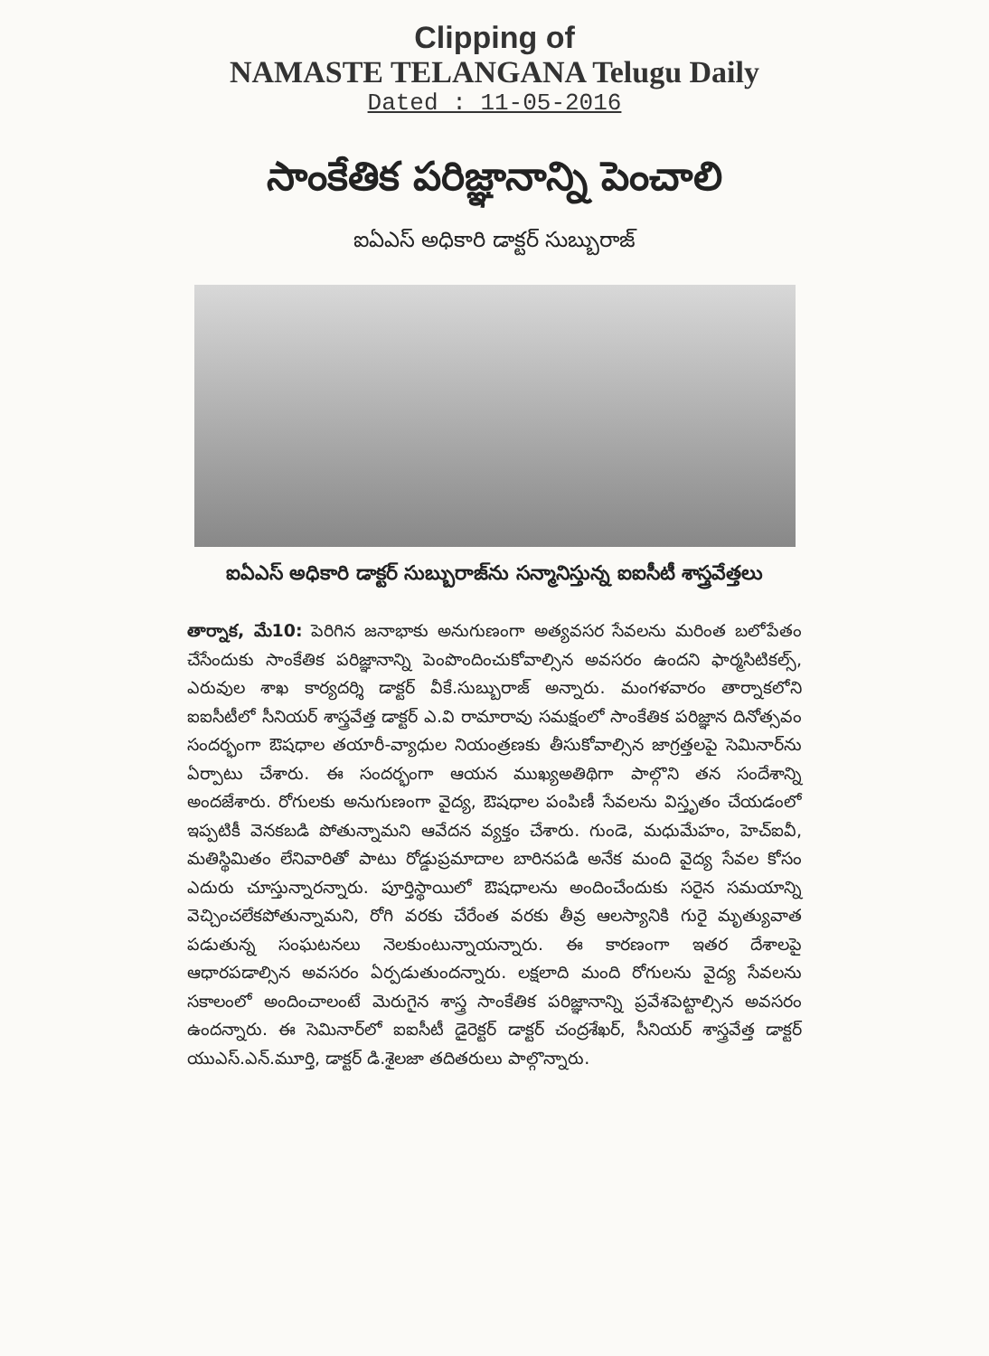Clipping of
NAMASTE TELANGANA Telugu Daily
Dated : 11-05-2016
సాంకేతిక పరిజ్ఞానాన్ని పెంచాలి
ఐఏఎస్ అధికారి డాక్టర్ సుబ్బురాజ్
ఐఏఎస్ అధికారి డాక్టర్ సుబ్బురాజ్‌ను సన్మానిస్తున్న ఐఐసీటీ శాస్త్రవేత్తలు
తార్నాక, మే10: పెరిగిన జనాభాకు అనుగుణంగా అత్యవసర సేవలను మరింత బలోపేతం చేసేందుకు సాంకేతిక పరిజ్ఞానాన్ని పెంపొందించుకోవాల్సిన అవసరం ఉందని ఫార్మసిటికల్స్, ఎరువుల శాఖ కార్యదర్శి డాక్టర్ వీకే.సుబ్బురాజ్ అన్నారు. మంగళవారం తార్నాకలోని ఐఐసీటీలో సీనియర్ శాస్త్రవేత్త డాక్టర్ ఎ.వి రామారావు సమక్షంలో సాంకేతిక పరిజ్ఞాన దినోత్సవం సందర్భంగా ఔషధాల తయారీ-వ్యాధుల నియంత్రణకు తీసుకోవాల్సిన జాగ్రత్తలపై సెమినార్‌ను ఏర్పాటు చేశారు. ఈ సందర్భంగా ఆయన ముఖ్యఅతిథిగా పాల్గొని తన సందేశాన్ని అందజేశారు. రోగులకు అనుగుణంగా వైద్య, ఔషధాల పంపిణీ సేవలను విస్తృతం చేయడంలో ఇప్పటికీ వెనకబడి పోతున్నామని ఆవేదన వ్యక్తం చేశారు. గుండె, మధుమేహం, హెచ్‌ఐవీ, మతిస్థిమితం లేనివారితో పాటు రోడ్డుప్రమాదాల బారినపడి అనేక మంది వైద్య సేవల కోసం ఎదురు చూస్తున్నారన్నారు. పూర్తిస్థాయిలో ఔషధాలను అందించేందుకు సరైన సమయాన్ని వెచ్చించలేకపోతున్నామని, రోగి వరకు చేరేంత వరకు తీవ్ర ఆలస్యానికి గురై మృత్యువాత పడుతున్న సంఘటనలు నెలకుంటున్నాయన్నారు. ఈ కారణంగా ఇతర దేశాలపై ఆధారపడాల్సిన అవసరం ఏర్పడుతుందన్నారు. లక్షలాది మంది రోగులను వైద్య సేవలను సకాలంలో అందించాలంటే మెరుగైన శాస్త్ర సాంకేతిక పరిజ్ఞానాన్ని ప్రవేశపెట్టాల్సిన అవసరం ఉందన్నారు. ఈ సెమినార్‌లో ఐఐసీటీ డైరెక్టర్ డాక్టర్ చంద్రశేఖర్, సీనియర్ శాస్త్రవేత్త డాక్టర్ యుఎస్.ఎన్.మూర్తి, డాక్టర్ డి.శైలజా తదితరులు పాల్గొన్నారు.